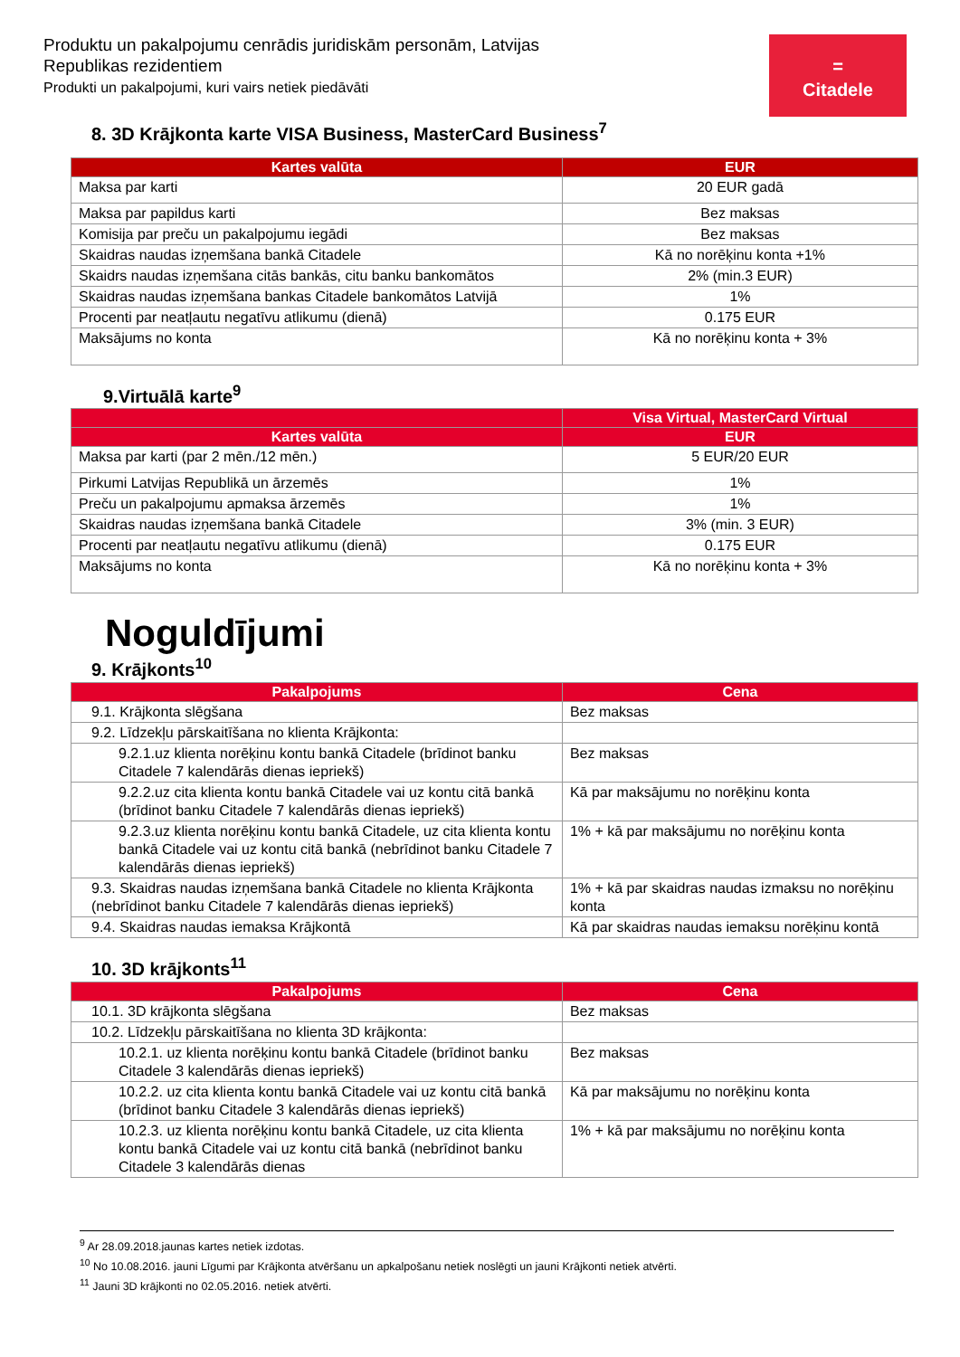Produktu un pakalpojumu cenrādis juridiskām personām, Latvijas Republikas rezidentiem
Produkti un pakalpojumi, kuri vairs netiek piedāvāti
=
Citadele
8. 3D Krājkonta karte VISA Business, MasterCard Business<sup>7</sup>
| Kartes valūta | EUR |
| --- | --- |
| Maksa par karti | 20 EUR gadā |
| Maksa par papildus karti | Bez maksas |
| Komisija par preču un pakalpojumu iegādi | Bez maksas |
| Skaidras naudas izņemšana bankā Citadele | Kā no norēķinu konta +1% |
| Skaidrs naudas izņemšana citās bankās, citu banku bankomātos | 2% (min.3 EUR) |
| Skaidras naudas izņemšana bankas Citadele bankomātos Latvijā | 1% |
| Procenti par neatļautu negatīvu atlikumu (dienā) | 0.175 EUR |
| Maksājums no konta | Kā no norēķinu konta + 3% |
9.Virtuālā karte<sup>9</sup>
| | Visa Virtual, MasterCard Virtual |
| --- | --- |
| Kartes valūta | EUR |
| Maksa par karti (par 2 mēn./12 mēn.) | 5 EUR/20 EUR |
| Pirkumi Latvijas Republikā un ārzemēs | 1% |
| Preču un pakalpojumu apmaksa ārzemēs | 1% |
| Skaidras naudas izņemšana bankā Citadele | 3% (min. 3 EUR) |
| Procenti par neatļautu negatīvu atlikumu (dienā) | 0.175 EUR |
| Maksājums no konta | Kā no norēķinu konta + 3% |
Noguldījumi
9. Krājkonts<sup>10</sup>
| Pakalpojums | Cena |
| --- | --- |
| 9.1. Krājkonta slēgšana | Bez maksas |
| 9.2. Līdzekļu pārskaitīšana no klienta Krājkonta: | |
| 9.2.1.uz klienta norēķinu kontu bankā Citadele (brīdinot banku Citadele 7 kalendārās dienas iepriekš) | Bez maksas |
| 9.2.2.uz cita klienta kontu bankā Citadele vai uz kontu citā bankā (brīdinot banku Citadele 7 kalendārās dienas iepriekš) | Kā par maksājumu no norēķinu konta |
| 9.2.3.uz klienta norēķinu kontu bankā Citadele, uz cita klienta kontu bankā Citadele vai uz kontu citā bankā (nebrīdinot banku Citadele 7 kalendārās dienas iepriekš) | 1% + kā par maksājumu no norēķinu konta |
| 9.3. Skaidras naudas izņemšana bankā Citadele no klienta Krājkonta (nebrīdinot banku Citadele 7 kalendārās dienas iepriekš) | 1% + kā par skaidras naudas izmaksu no norēķinu konta |
| 9.4. Skaidras naudas iemaksa Krājkontā | Kā par skaidras naudas iemaksu norēķinu kontā |
10. 3D krājkonts<sup>11</sup>
| Pakalpojums | Cena |
| --- | --- |
| 10.1. 3D krājkonta slēgšana | Bez maksas |
| 10.2. Līdzekļu pārskaitīšana no klienta 3D krājkonta: | |
| 10.2.1. uz klienta norēķinu kontu bankā Citadele (brīdinot banku Citadele 3 kalendārās dienas iepriekš) | Bez maksas |
| 10.2.2. uz cita klienta kontu bankā Citadele vai uz kontu citā bankā (brīdinot banku Citadele 3 kalendārās dienas iepriekš) | Kā par maksājumu no norēķinu konta |
| 10.2.3. uz klienta norēķinu kontu bankā Citadele, uz cita klienta kontu bankā Citadele vai uz kontu citā bankā (nebrīdinot banku Citadele 3 kalendārās dienas | 1% + kā par maksājumu no norēķinu konta |
<sup>9</sup> Ar 28.09.2018.jaunas kartes netiek izdotas.
<sup>10</sup> No 10.08.2016. jauni Līgumi par Krājkonta atvēršanu un apkalpošanu netiek noslēgti un jauni Krājkonti netiek atvērti.
<sup>11</sup> Jauni 3D krājkonti no 02.05.2016. netiek atvērti.